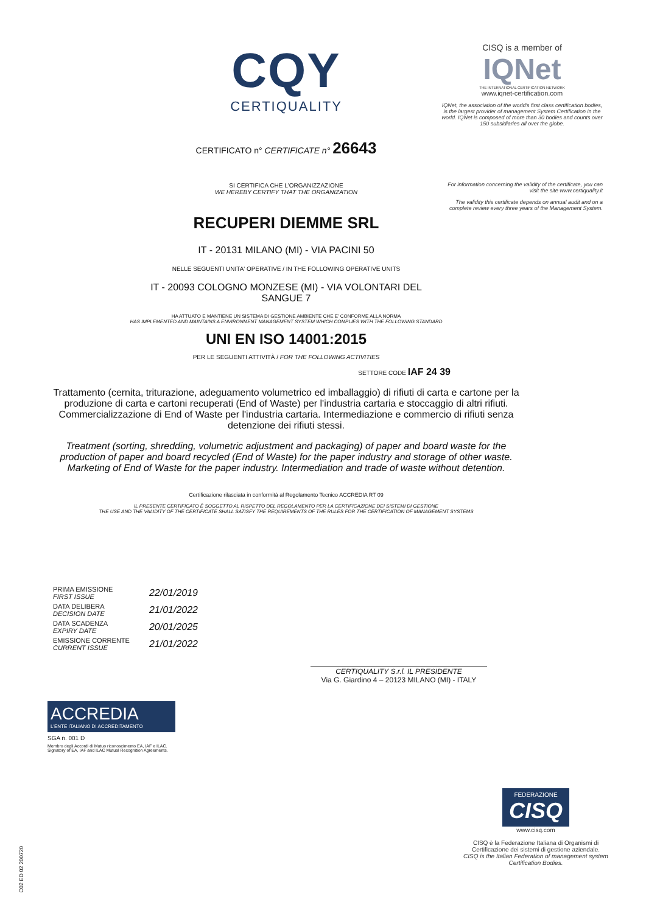CQY
CERTIQUALITY
CERTIFICATO n° CERTIFICATE n° 26643
SI CERTIFICA CHE L'ORGANIZZAZIONE
WE HEREBY CERTIFY THAT THE ORGANIZATION
RECUPERI DIEMME SRL
IT - 20131 MILANO (MI) - VIA PACINI 50
NELLE SEGUENTI UNITA' OPERATIVE / IN THE FOLLOWING OPERATIVE UNITS
IT - 20093 COLOGNO MONZESE (MI) - VIA VOLONTARI DEL
SANGUE 7
HA ATTUATO E MANTIENE UN SISTEMA DI GESTIONE AMBIENTE CHE E' CONFORME ALLA NORMA
HAS IMPLEMENTED AND MAINTAINS A ENVIRONMENT MANAGEMENT SYSTEM WHICH COMPLIES WITH THE FOLLOWING STANDARD
UNI EN ISO 14001:2015
PER LE SEGUENTI ATTIVITÀ / FOR THE FOLLOWING ACTIVITIES
SETTORE CODE IAF 24 39
Trattamento (cernita, triturazione, adeguamento volumetrico ed imballaggio) di rifiuti di carta e cartone per la produzione di carta e cartoni recuperati (End of Waste) per l'industria cartaria e stoccaggio di altri rifiuti. Commercializzazione di End of Waste per l'industria cartaria. Intermediazione e commercio di rifiuti senza detenzione dei rifiuti stessi.
Treatment (sorting, shredding, volumetric adjustment and packaging) of paper and board waste for the production of paper and board recycled (End of Waste) for the paper industry and storage of other waste. Marketing of End of Waste for the paper industry. Intermediation and trade of waste without detention.
Certificazione rilasciata in conformità al Regolamento Tecnico ACCREDIA RT 09
IL PRESENTE CERTIFICATO È SOGGETTO AL RISPETTO DEL REGOLAMENTO PER LA CERTIFICAZIONE DEI SISTEMI DI GESTIONE
THE USE AND THE VALIDITY OF THE CERTIFICATE SHALL SATISFY THE REQUIREMENTS OF THE RULES FOR THE CERTIFICATION OF MANAGEMENT SYSTEMS
CISQ is a member of
IQNet
THE INTERNATIONAL CERTIFICATION NETWORK
www.iqnet-certification.com
IQNet, the association of the world's first class certification bodies, is the largest provider of management System Certification in the world. IQNet is composed of more than 30 bodies and counts over 150 subsidiaries all over the globe.
For information concerning the validity of the certificate, you can visit the site www.certiquality.it
The validity this certificate depends on annual audit and on a complete review every three years of the Management System.
| PRIMA EMISSIONE FIRST ISSUE | 22/01/2019 |
| DATA DELIBERA DECISION DATE | 21/01/2022 |
| DATA SCADENZA EXPIRY DATE | 20/01/2025 |
| EMISSIONE CORRENTE CURRENT ISSUE | 21/01/2022 |
CERTIQUALITY S.r.l. IL PRESIDENTE
Via G. Giardino 4 – 20123 MILANO (MI) - ITALY
ACCREDIA
L'ENTE ITALIANO DI ACCREDITAMENTO
SGA n. 001 D
Membro degli Accordi di Mutuo riconoscimento EA, IAF e ILAC.
Signatory of EA, IAF and ILAC Mutual Recognition Agreements.
FEDERAZIONE
CISQ
www.cisq.com
CISQ è la Federazione Italiana di Organismi di Certificazione dei sistemi di gestione aziendale.
CISQ is the Italian Federation of management system Certification Bodies.
C02 ED 02 200720